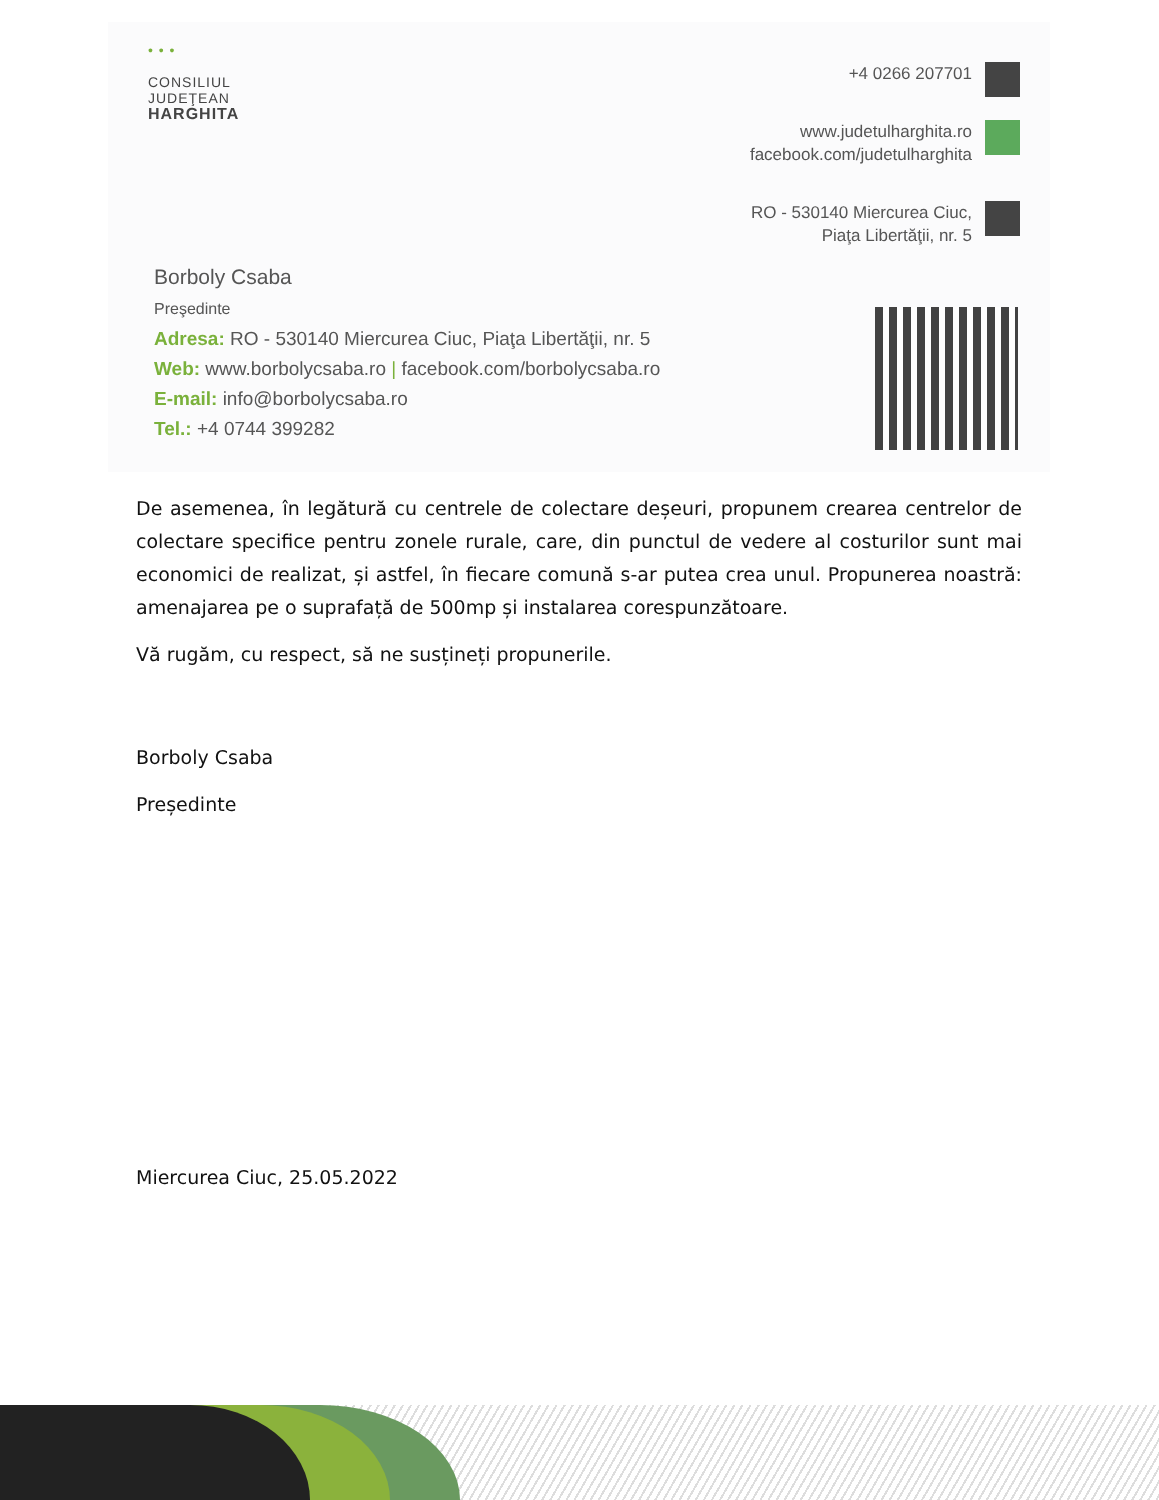• • •
CONSILIUL
JUDEŢEAN
HARGHITA
+4 0266 207701
www.judetulharghita.ro
facebook.com/judetulharghita
RO - 530140 Miercurea Ciuc,
Piaţa Libertăţii, nr. 5
Borboly Csaba
Preşedinte
Adresa: RO - 530140 Miercurea Ciuc, Piaţa Libertăţii, nr. 5
Web: www.borbolycsaba.ro | facebook.com/borbolycsaba.ro
E-mail: info@borbolycsaba.ro
Tel.: +4 0744 399282
De asemenea, în legătură cu centrele de colectare deșeuri, propunem crearea centrelor de colectare specifice pentru zonele rurale, care, din punctul de vedere al costurilor sunt mai economici de realizat, și astfel, în fiecare comună s-ar putea crea unul. Propunerea noastră: amenajarea pe o suprafață de 500mp și instalarea corespunzătoare.
Vă rugăm, cu respect, să ne susțineți propunerile.
Borboly Csaba
Președinte
Miercurea Ciuc, 25.05.2022